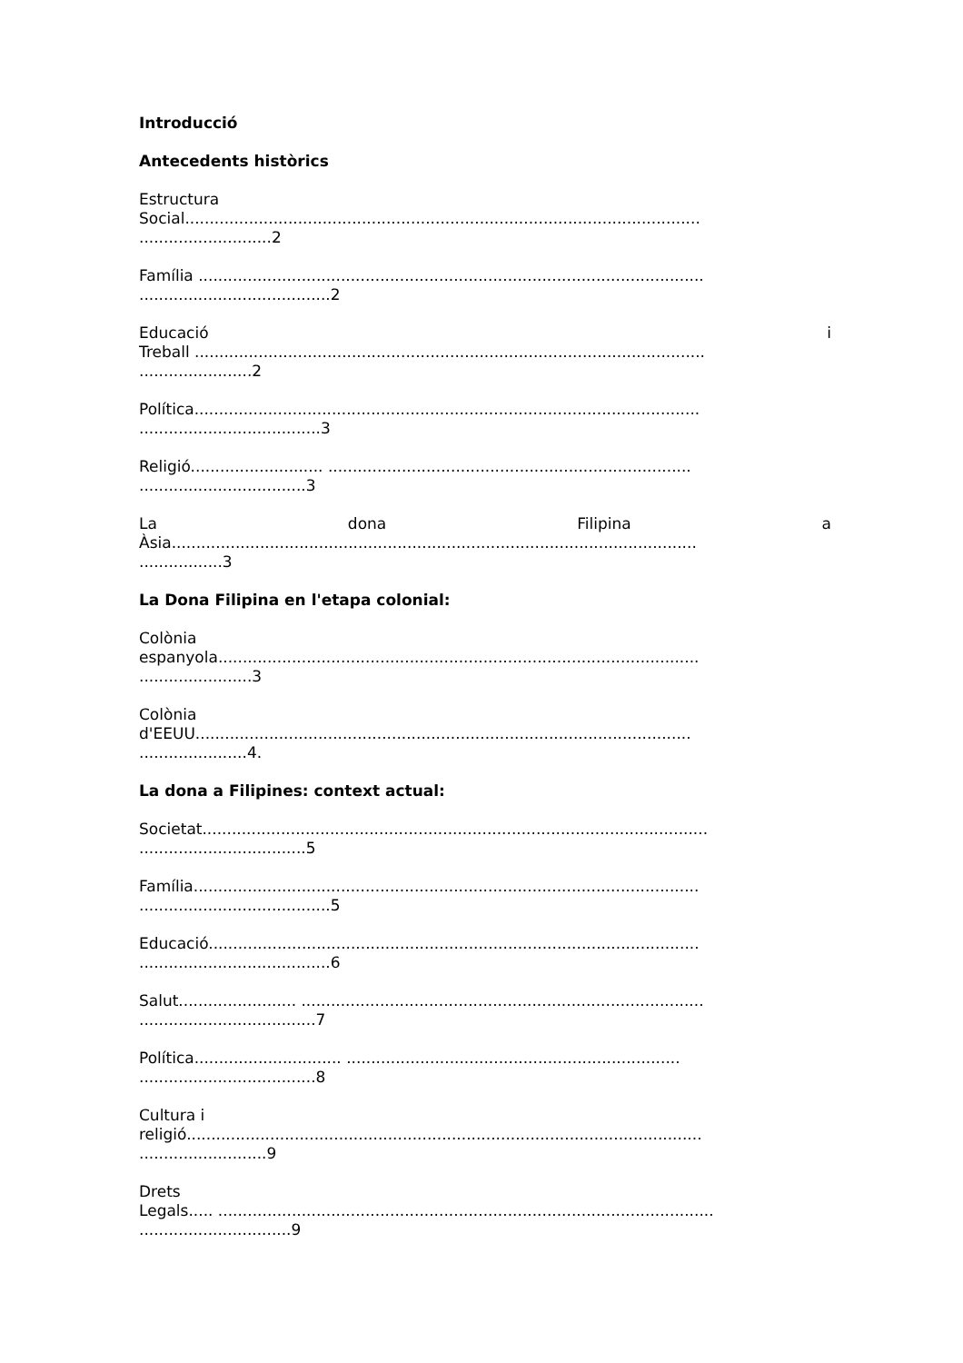Introducció
Antecedents històrics
Estructura
Social.........................................................................................................
...........................2
Família .......................................................................................................
.......................................2
Educació i
Treball ........................................................................................................
.......................2
Política.......................................................................................................
.....................................3
Religió........................... ..........................................................................
..................................3
La dona Filipina a
Àsia...........................................................................................................
.................3
La Dona Filipina en l'etapa colonial:
Colònia
espanyola..................................................................................................
.......................3
Colònia
d'EEUU.....................................................................................................
......................4.
La dona a Filipines: context actual:
Societat.......................................................................................................
..................................5
Família.......................................................................................................
.......................................5
Educació....................................................................................................
.......................................6
Salut........................ ..................................................................................
....................................7
Política.............................. ....................................................................
....................................8
Cultura i
religió.........................................................................................................
..........................9
Drets
Legals..... .....................................................................................................
...............................9